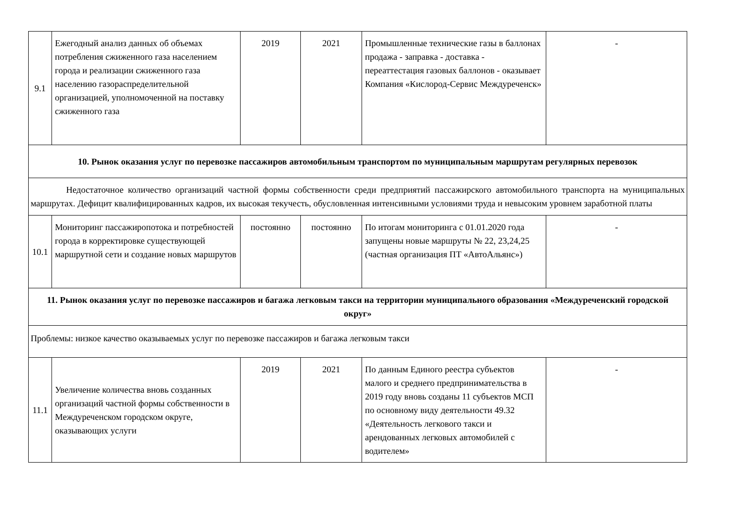| 9.1 | Ежегодный анализ данных об объемах потребления сжиженного газа населением города и реализации сжиженного газа населению газораспределительной организацией, уполномоченной на поставку сжиженного газа | 2019 | 2021 | Промышленные технические газы в баллонах продажа - заправка - доставка - переаттестация газовых баллонов - оказывает Компания «Кислород-Сервис Междуреченск» | - |
| 10. Рынок оказания услуг по перевозке пассажиров автомобильным транспортом по муниципальным маршрутам регулярных перевозок | | | | | |
| Недостаточное количество организаций частной формы собственности среди предприятий пассажирского автомобильного транспорта на муниципальных маршрутах. Дефицит квалифицированных кадров, их высокая текучесть, обусловленная интенсивными условиями труда и невысоким уровнем заработной платы | | | | | |
| 10.1 | Мониторинг пассажиропотока и потребностей города в корректировке существующей маршрутной сети и создание новых маршрутов | постоянно | постоянно | По итогам мониторинга с 01.01.2020 года запущены новые маршруты № 22, 23,24,25 (частная организация ПТ «АвтоАльянс») | - |
| 11. Рынок оказания услуг по перевозке пассажиров и багажа легковым такси на территории муниципального образования «Междуреченский городской округ» | | | | | |
| Проблемы: низкое качество оказываемых услуг по перевозке пассажиров и багажа легковым такси | | | | | |
| 11.1 | Увеличение количества вновь созданных организаций частной формы собственности в Междуреченском городском округе, оказывающих услуги | 2019 | 2021 | По данным Единого реестра субъектов малого и среднего предпринимательства в 2019 году вновь созданы 11 субъектов МСП по основному виду деятельности 49.32 «Деятельность легкового такси и арендованных легковых автомобилей с водителем» | - |